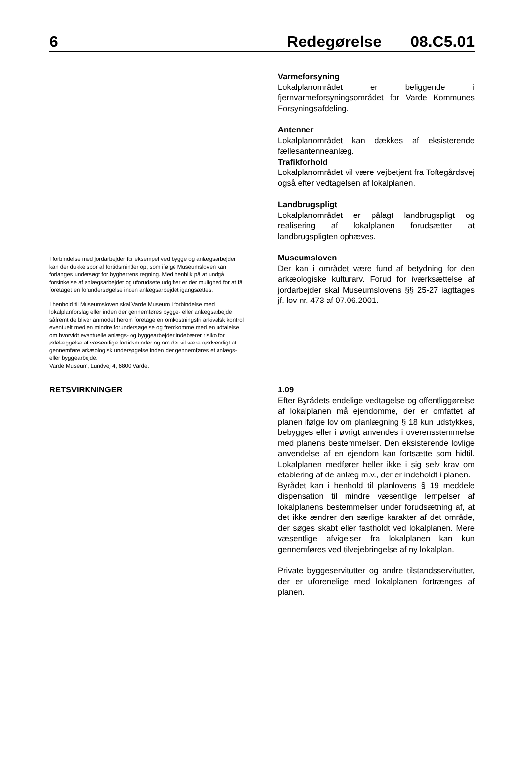6 Redegørelse 08.C5.01
Varmeforsyning
Lokalplanområdet er beliggende i fjernvarmeforsyningsområdet for Varde Kommunes Forsyningsafdeling.
Antenner
Lokalplanområdet kan dækkes af eksisterende fællesantenneanlæg.
Trafikforhold
Lokalplanområdet vil være vejbetjent fra Toftegårdsvej også efter vedtagelsen af lokalplanen.
Landbrugspligt
Lokalplanområdet er pålagt landbrugspligt og realisering af lokalplanen forudsætter at landbrugspligten ophæves.
I forbindelse med jordarbejder for eksempel ved bygge og anlægsarbejder kan der dukke spor af fortidsminder op, som ifølge Museumsloven kan forlanges undersøgt for bygherrens regning. Med henblik på at undgå forsinkelse af anlægsarbejdet og uforudsete udgifter er der mulighed for at få foretaget en forundersøgelse inden anlægsarbejdet igangsættes.
I henhold til Museumsloven skal Varde Museum i forbindelse med lokalplanforslag eller inden der gennemføres bygge- eller anlægsarbejde såfremt de bliver anmodet herom foretage en omkostningsfri arkivalsk kontrol eventuelt med en mindre forundersøgelse og fremkomme med en udtalelse om hvorvidt eventuelle anlægs- og byggearbejder indebærer risiko for ødelæggelse af væsentlige fortidsminder og om det vil være nødvendigt at gennemføre arkæologisk undersøgelse inden der gennemføres et anlægs- eller byggearbejde.
Varde Museum, Lundvej 4, 6800 Varde.
Museumsloven
Der kan i området være fund af betydning for den arkæologiske kulturarv. Forud for iværksættelse af jordarbejder skal Museumslovens §§ 25-27 iagttages jf. lov nr. 473 af 07.06.2001.
RETSVIRKNINGER 1.09
Efter Byrådets endelige vedtagelse og offentliggørelse af lokalplanen må ejendomme, der er omfattet af planen ifølge lov om planlægning § 18 kun udstykkes, bebygges eller i øvrigt anvendes i overensstemmelse med planens bestemmelser. Den eksisterende lovlige anvendelse af en ejendom kan fortsætte som hidtil. Lokalplanen medfører heller ikke i sig selv krav om etablering af de anlæg m.v., der er indeholdt i planen.
Byrådet kan i henhold til planlovens § 19 meddele dispensation til mindre væsentlige lempelser af lokalplanens bestemmelser under forudsætning af, at det ikke ændrer den særlige karakter af det område, der søges skabt eller fastholdt ved lokalplanen. Mere væsentlige afvigelser fra lokalplanen kan kun gennemføres ved tilvejebringelse af ny lokalplan.
Private byggeservitutter og andre tilstandsservitutter, der er uforenelige med lokalplanen fortrænges af planen.